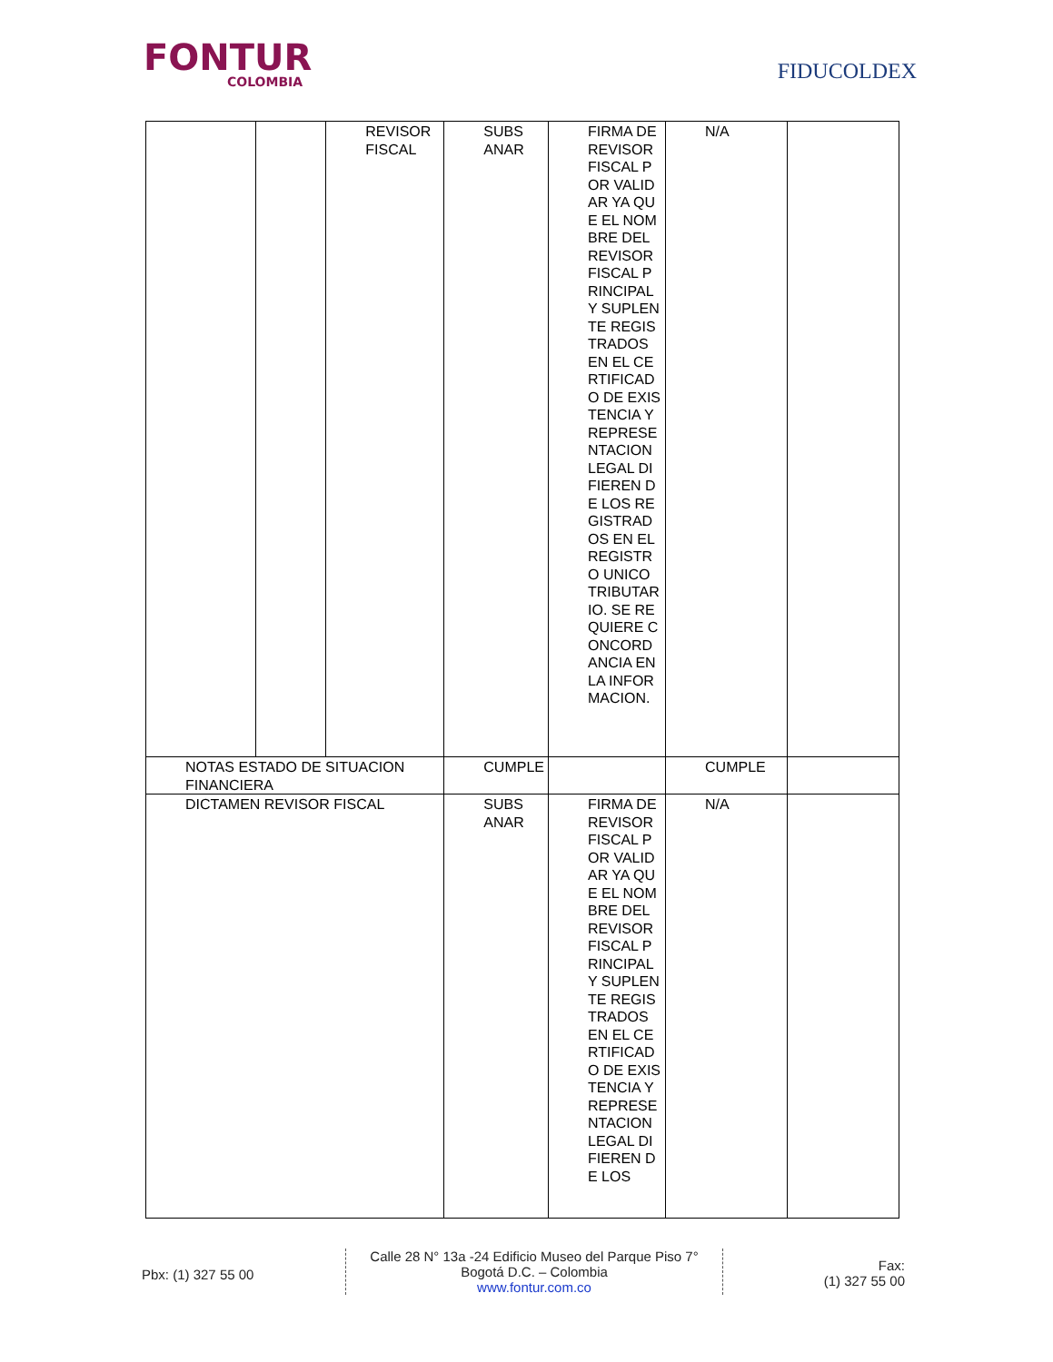FONTUR
COLOMBIA
FIDUCOLDEX
| | | REVISOR FISCAL | SUBS ANAR | FIRMA DE REVISOR FISCAL POR VALIDAR YA QUE EL NOMBRE DEL REVISOR FISCAL PRINCIPAL Y SUPLENTE REGISTRADOS EN EL CERTIFICADO DE EXISTENCIA Y REPRESENTACION LEGAL DIFIEREN DE LOS REGISTRADOS EN EL REGISTRO UNICO TRIBUTARIO. SE REQUIERE CONCORDANCIA EN LA INFORMACION. | N/A | |
| NOTAS ESTADO DE SITUACION FINANCIERA | | | CUMPLE | | CUMPLE | |
| DICTAMEN REVISOR FISCAL | | | SUBS ANAR | FIRMA DE REVISOR FISCAL POR VALIDAR YA QUE EL NOMBRE DEL REVISOR FISCAL PRINCIPAL Y SUPLENTE REGISTRADOS EN EL CERTIFICADO DE EXISTENCIA Y REPRESENTACION LEGAL DIFIEREN DE LOS | N/A | |
Pbx: (1) 327 55 00
Calle 28 N° 13a -24 Edificio Museo del Parque Piso 7°
Bogotá D.C. – Colombia
www.fontur.com.co
Fax:
(1) 327 55 00